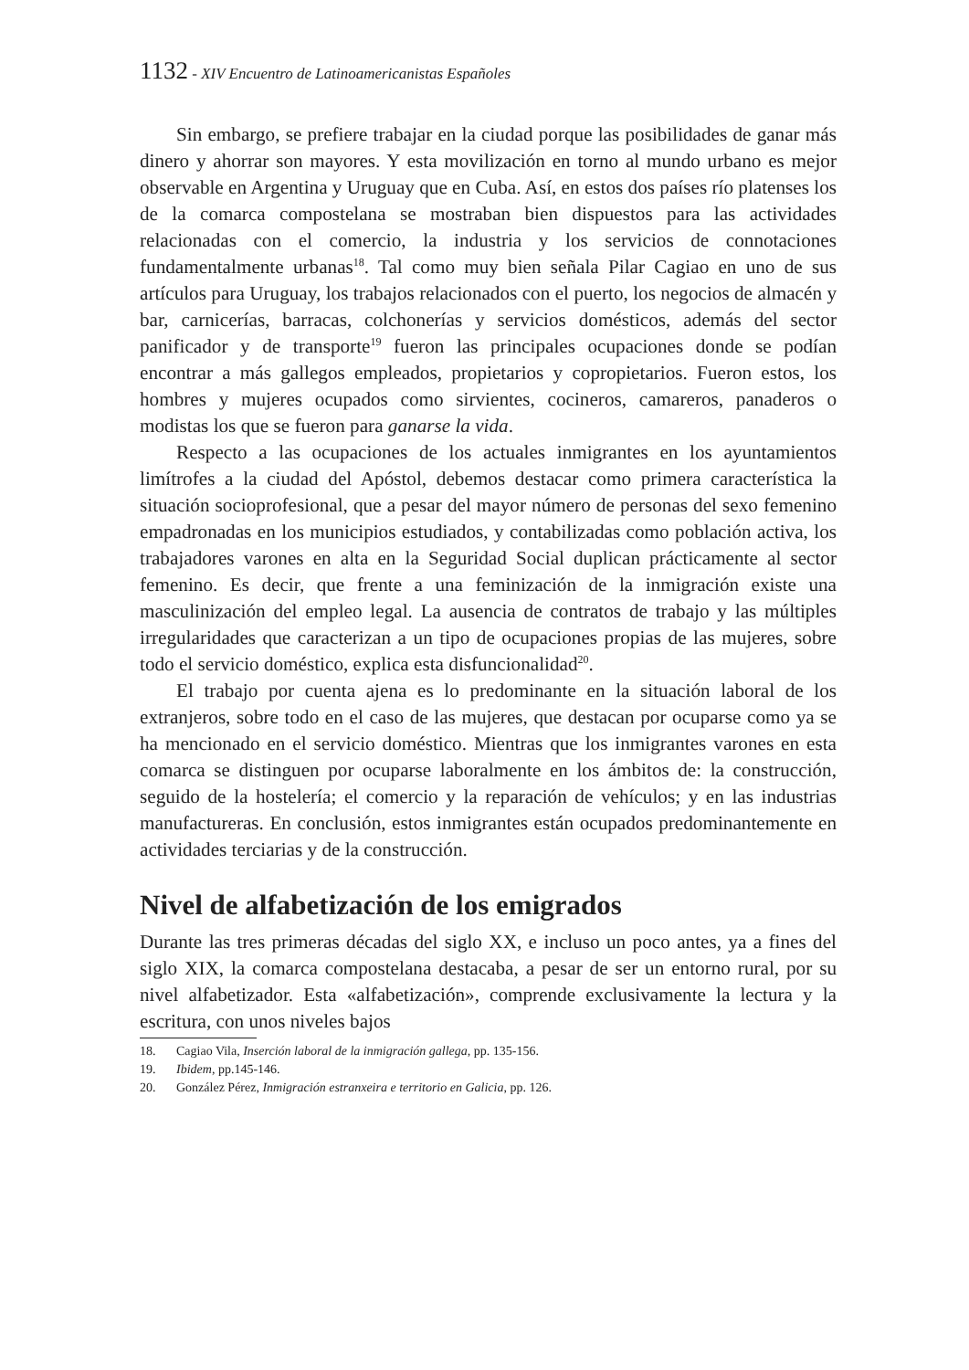1132 - XIV Encuentro de Latinoamericanistas Españoles
Sin embargo, se prefiere trabajar en la ciudad porque las posibilidades de ganar más dinero y ahorrar son mayores. Y esta movilización en torno al mundo urbano es mejor observable en Argentina y Uruguay que en Cuba. Así, en estos dos países río platenses los de la comarca compostelana se mostraban bien dispuestos para las actividades relacionadas con el comercio, la industria y los servicios de connotaciones fundamentalmente urbanas<sup>18</sup>. Tal como muy bien señala Pilar Cagiao en uno de sus artículos para Uruguay, los trabajos relacionados con el puerto, los negocios de almacén y bar, carnicerías, barracas, colchonerías y servicios domésticos, además del sector panificador y de transporte<sup>19</sup> fueron las principales ocupaciones donde se podían encontrar a más gallegos empleados, propietarios y copropietarios. Fueron estos, los hombres y mujeres ocupados como sirvientes, cocineros, camareros, panaderos o modistas los que se fueron para ganarse la vida.
Respecto a las ocupaciones de los actuales inmigrantes en los ayuntamientos limítrofes a la ciudad del Apóstol, debemos destacar como primera característica la situación socioprofesional, que a pesar del mayor número de personas del sexo femenino empadronadas en los municipios estudiados, y contabilizadas como población activa, los trabajadores varones en alta en la Seguridad Social duplican prácticamente al sector femenino. Es decir, que frente a una feminización de la inmigración existe una masculinización del empleo legal. La ausencia de contratos de trabajo y las múltiples irregularidades que caracterizan a un tipo de ocupaciones propias de las mujeres, sobre todo el servicio doméstico, explica esta disfuncionalidad<sup>20</sup>.
El trabajo por cuenta ajena es lo predominante en la situación laboral de los extranjeros, sobre todo en el caso de las mujeres, que destacan por ocuparse como ya se ha mencionado en el servicio doméstico. Mientras que los inmigrantes varones en esta comarca se distinguen por ocuparse laboralmente en los ámbitos de: la construcción, seguido de la hostelería; el comercio y la reparación de vehículos; y en las industrias manufactureras. En conclusión, estos inmigrantes están ocupados predominantemente en actividades terciarias y de la construcción.
Nivel de alfabetización de los emigrados
Durante las tres primeras décadas del siglo XX, e incluso un poco antes, ya a fines del siglo XIX, la comarca compostelana destacaba, a pesar de ser un entorno rural, por su nivel alfabetizador. Esta «alfabetización», comprende exclusivamente la lectura y la escritura, con unos niveles bajos
18. Cagiao Vila, Inserción laboral de la inmigración gallega, pp. 135-156.
19. Ibidem, pp.145-146.
20. González Pérez, Inmigración estranxeira e territorio en Galicia, pp. 126.